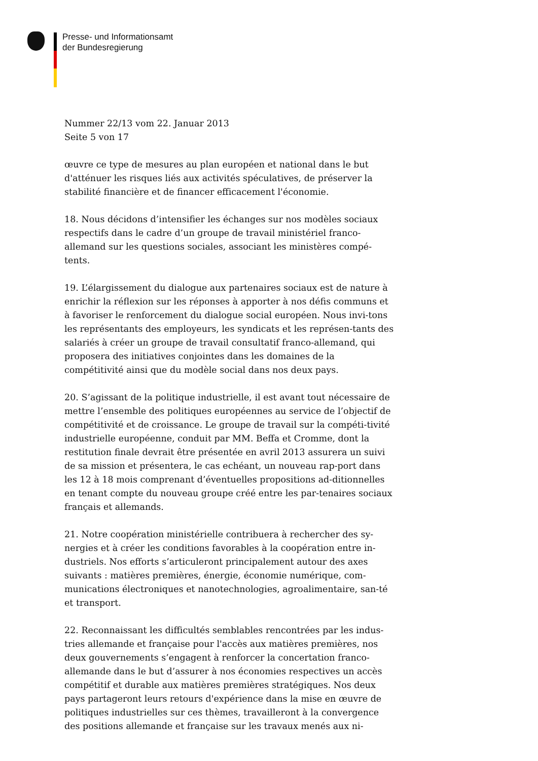Presse- und Informationsamt
der Bundesregierung
Nummer 22/13 vom 22. Januar 2013
Seite 5 von 17
œuvre ce type de mesures au plan européen et national dans le but d'atténuer les risques liés aux activités spéculatives, de préserver la stabilité financière et de financer efficacement l'économie.
18. Nous décidons d’intensifier les échanges sur nos modèles sociaux respectifs dans le cadre d’un groupe de travail ministériel franco-allemand sur les questions sociales, associant les ministères compé-tents.
19. L’élargissement du dialogue aux partenaires sociaux est de nature à enrichir la réflexion sur les réponses à apporter à nos défis communs et à favoriser le renforcement du dialogue social européen. Nous invi-tons les représentants des employeurs, les syndicats et les représen-tants des salariés à créer un groupe de travail consultatif franco-allemand, qui proposera des initiatives conjointes dans les domaines de la compétitivité ainsi que du modèle social dans nos deux pays.
20. S’agissant de la politique industrielle, il est avant tout nécessaire de mettre l’ensemble des politiques européennes au service de l’objectif de compétitivité et de croissance. Le groupe de travail sur la compéti-tivité industrielle européenne, conduit par MM. Beffa et Cromme, dont la restitution finale devrait être présentée en avril 2013 assurera un suivi de sa mission et présentera, le cas echéant, un nouveau rap-port dans les 12 à 18 mois comprenant d’éventuelles propositions ad-ditionnelles en tenant compte du nouveau groupe créé entre les par-tenaires sociaux français et allemands.
21. Notre coopération ministérielle contribuera à rechercher des sy-nergies et à créer les conditions favorables à la coopération entre in-dustriels. Nos efforts s’articuleront principalement autour des axes suivants : matières premières, énergie, économie numérique, com-munications électroniques et nanotechnologies, agroalimentaire, san-té et transport.
22. Reconnaissant les difficultés semblables rencontrées par les indus-tries allemande et française pour l'accès aux matières premières, nos deux gouvernements s’engagent à renforcer la concertation franco-allemande dans le but d’assurer à nos économies respectives un accès compétitif et durable aux matières premières stratégiques. Nos deux pays partageront leurs retours d'expérience dans la mise en œuvre de politiques industrielles sur ces thèmes, travailleront à la convergence des positions allemande et française sur les travaux menés aux ni-